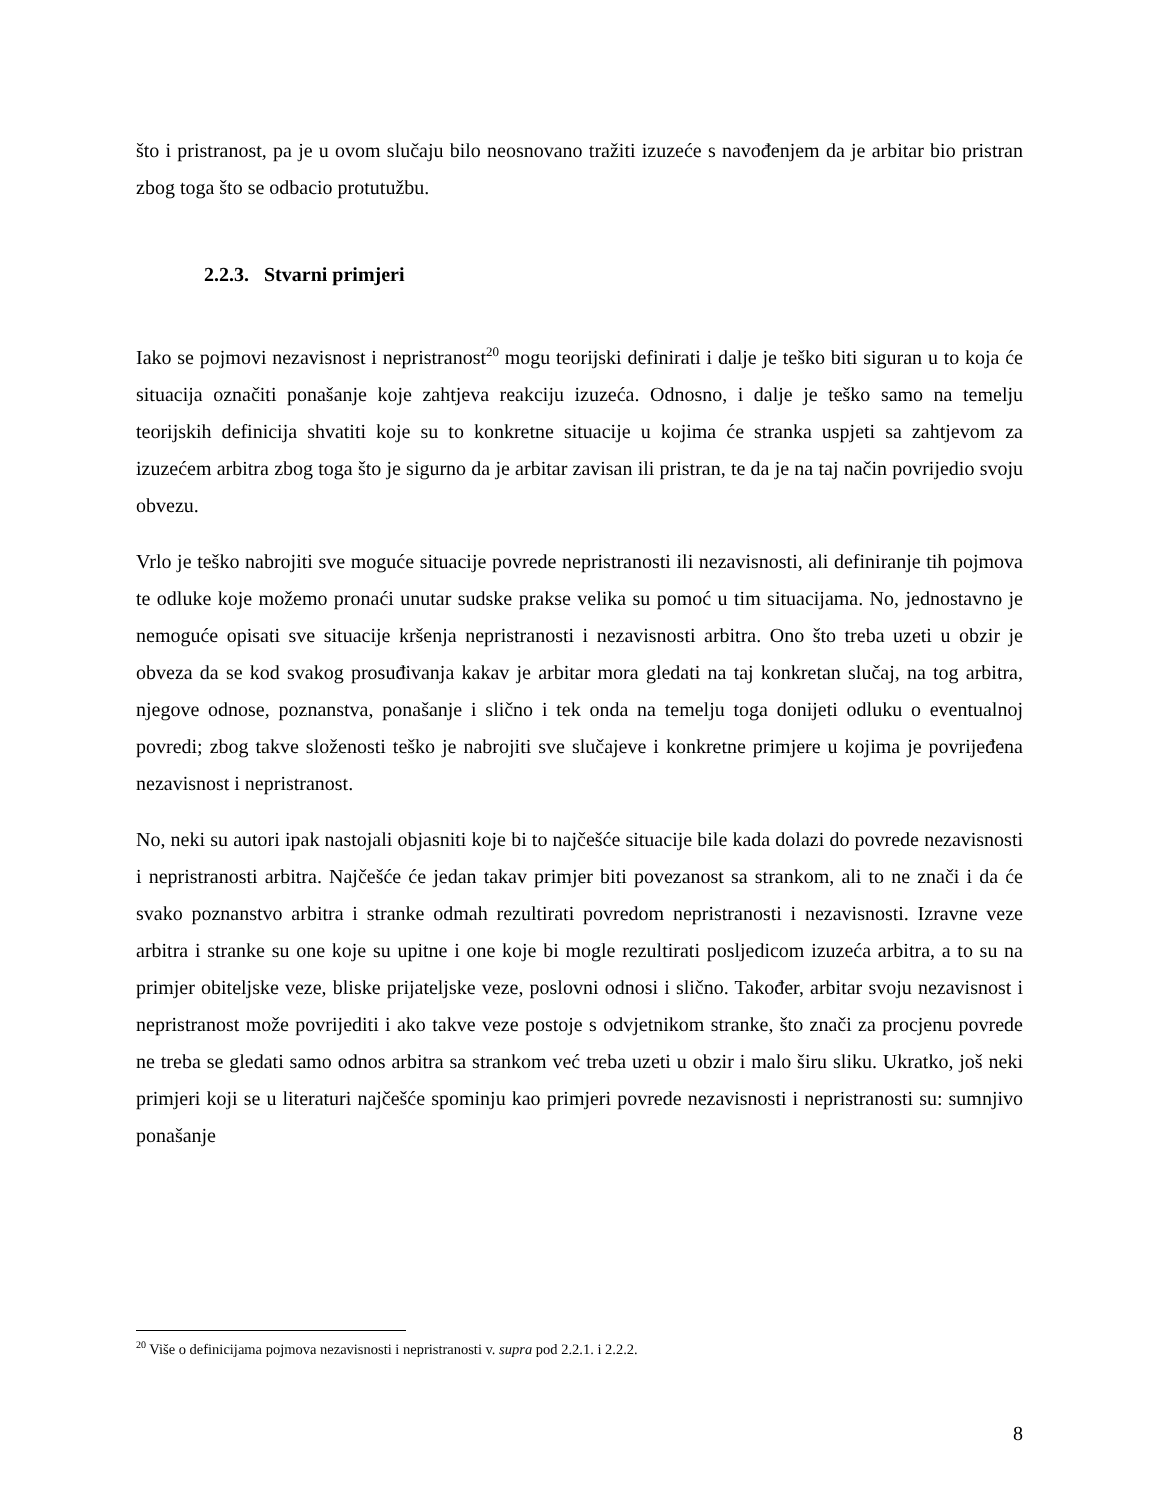što i pristranost, pa je u ovom slučaju bilo neosnovano tražiti izuzeće s navođenjem da je arbitar bio pristran zbog toga što se odbacio protutužbu.
2.2.3. Stvarni primjeri
Iako se pojmovi nezavisnost i nepristranost<sup>20</sup> mogu teorijski definirati i dalje je teško biti siguran u to koja će situacija označiti ponašanje koje zahtjeva reakciju izuzeća. Odnosno, i dalje je teško samo na temelju teorijskih definicija shvatiti koje su to konkretne situacije u kojima će stranka uspjeti sa zahtjevom za izuzećem arbitra zbog toga što je sigurno da je arbitar zavisan ili pristran, te da je na taj način povrijedio svoju obvezu.
Vrlo je teško nabrojiti sve moguće situacije povrede nepristranosti ili nezavisnosti, ali definiranje tih pojmova te odluke koje možemo pronaći unutar sudske prakse velika su pomoć u tim situacijama. No, jednostavno je nemoguće opisati sve situacije kršenja nepristranosti i nezavisnosti arbitra. Ono što treba uzeti u obzir je obveza da se kod svakog prosuđivanja kakav je arbitar mora gledati na taj konkretan slučaj, na tog arbitra, njegove odnose, poznanstva, ponašanje i slično i tek onda na temelju toga donijeti odluku o eventualnoj povredi; zbog takve složenosti teško je nabrojiti sve slučajeve i konkretne primjere u kojima je povrijeđena nezavisnost i nepristranost.
No, neki su autori ipak nastojali objasniti koje bi to najčešće situacije bile kada dolazi do povrede nezavisnosti i nepristranosti arbitra. Najčešće će jedan takav primjer biti povezanost sa strankom, ali to ne znači i da će svako poznanstvo arbitra i stranke odmah rezultirati povredom nepristranosti i nezavisnosti. Izravne veze arbitra i stranke su one koje su upitne i one koje bi mogle rezultirati posljedicom izuzeća arbitra, a to su na primjer obiteljske veze, bliske prijateljske veze, poslovni odnosi i slično. Također, arbitar svoju nezavisnost i nepristranost može povrijediti i ako takve veze postoje s odvjetnikom stranke, što znači za procjenu povrede ne treba se gledati samo odnos arbitra sa strankom već treba uzeti u obzir i malo širu sliku. Ukratko, još neki primjeri koji se u literaturi najčešće spominju kao primjeri povrede nezavisnosti i nepristranosti su: sumnjivo ponašanje
<sup>20</sup> Više o definicijama pojmova nezavisnosti i nepristranosti v. supra pod 2.2.1. i 2.2.2.
8